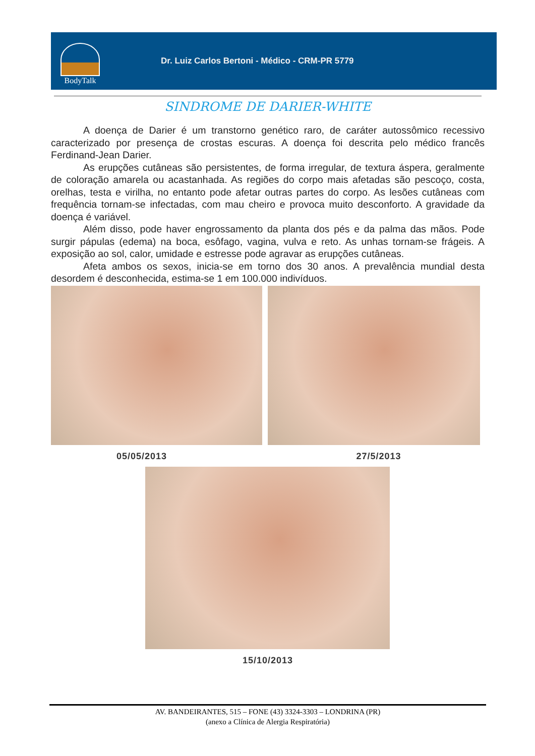BodyTalk
Dr. Luiz Carlos Bertoni - Médico - CRM-PR 5779
SINDROME DE DARIER-WHITE
A doença de Darier é um transtorno genético raro, de caráter autossômico recessivo caracterizado por presença de crostas escuras. A doença foi descrita pelo médico francês Ferdinand-Jean Darier.
As erupções cutâneas são persistentes, de forma irregular, de textura áspera, geralmente de coloração amarela ou acastanhada. As regiões do corpo mais afetadas são pescoço, costa, orelhas, testa e virilha, no entanto pode afetar outras partes do corpo. As lesões cutâneas com frequência tornam-se infectadas, com mau cheiro e provoca muito desconforto. A gravidade da doença é variável.
Além disso, pode haver engrossamento da planta dos pés e da palma das mãos. Pode surgir pápulas (edema) na boca, esôfago, vagina, vulva e reto. As unhas tornam-se frágeis. A exposição ao sol, calor, umidade e estresse pode agravar as erupções cutâneas.
Afeta ambos os sexos, inicia-se em torno dos 30 anos. A prevalência mundial desta desordem é desconhecida, estima-se 1 em 100.000 indivíduos.
05/05/2013 27/5/2013
15/10/2013
AV. BANDEIRANTES, 515 – FONE (43) 3324-3303 – LONDRINA (PR)
(anexo a Clínica de Alergia Respiratória)